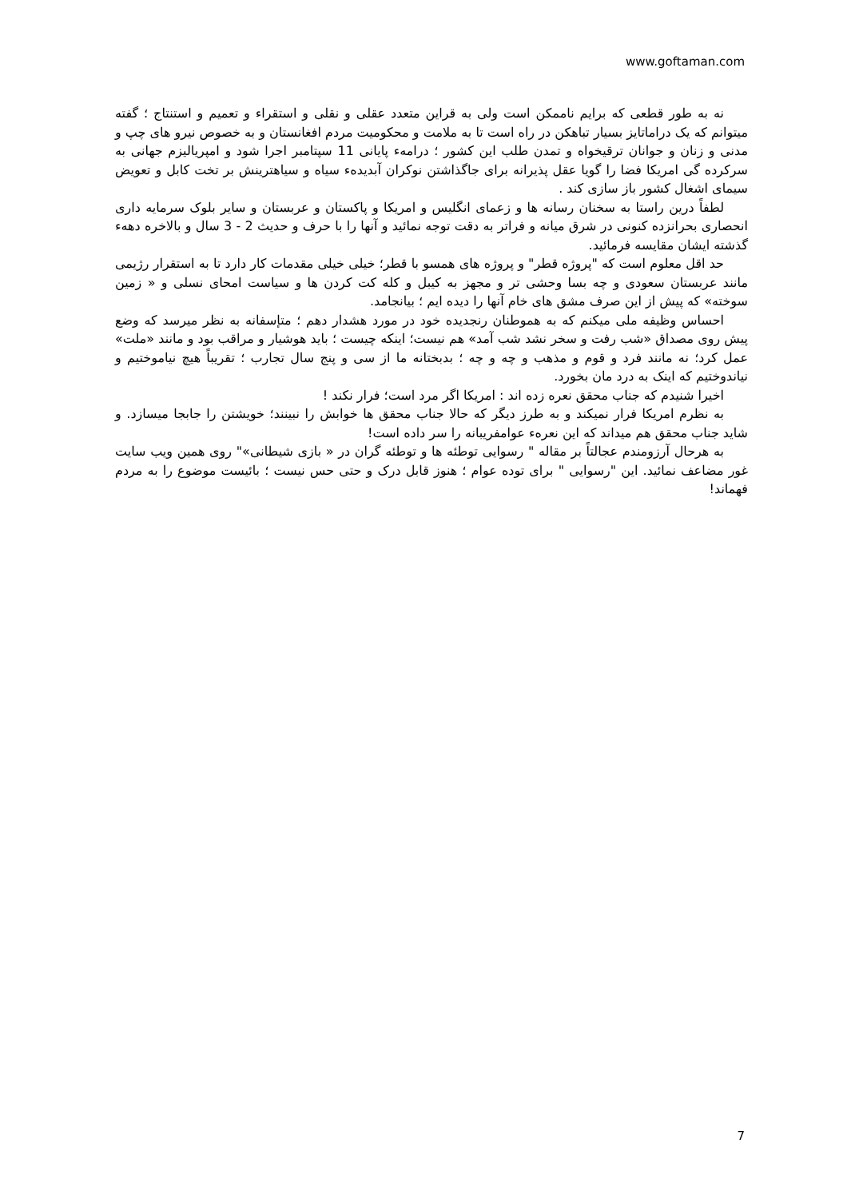www.goftaman.com
نه به طور قطعی که برایم ناممکن است ولی به قراین متعدد عقلی و نقلی و استقراء و تعمیم و استنتاج ؛ گفته میتوانم که یک دراماتایز بسیار تباهکن در راه است تا به ملامت و محکومیت مردم افغانستان و به خصوص نیرو های چپ و مدنی و زنان و جوانان ترقیخواه و تمدن طلب این کشور ؛ درامهء پایانی 11 سپتامبر اجرا شود و امپریالیزم جهانی به سرکرده گی امریکا فضا را گویا عقل پذیرانه برای جاگذاشتن نوکران آبدیدهء سیاه و سیاهترینش بر تخت کابل و تعویض سیمای اشغال کشور باز سازی کند .
لطفاً درین راستا به سخنان رسانه ها و زعمای انگلیس و امریکا و پاکستان و عربستان و سایر بلوک سرمایه داری انحصاری بحرانزده کنونی در شرق میانه و فراتر به دقت توجه نمائید و آنها را با حرف و حدیث 2 - 3 سال و بالاخره دههء گذشته ایشان مقایسه فرمائید.
حد اقل معلوم است که "پروژه قطر" و پروژه های همسو با قطر؛ خیلی خیلی مقدمات کار دارد تا به استقرار رژیمی مانند عربستان سعودی و چه بسا وحشی تر و مجهز به کیبل و کله کت کردن ها و سیاست امحای نسلی و « زمین سوخته» که پیش از این صرف مشق های خام آنها را دیده ایم ؛ بیانجامد.
احساس وظیفه ملی میکنم که به هموطنان رنجدیده خود در مورد هشدار دهم ؛ متإسفانه به نظر میرسد که وضع پیش روی مصداق «شب رفت و سخر نشد شب آمد» هم نیست؛ اینکه چیست ؛ باید هوشیار و مراقب بود و مانند «ملت» عمل کرد؛ نه مانند فرد و قوم و مذهب و چه و چه ؛ بدبختانه ما از سی و پنج سال تجارب ؛ تقریباً هیچ نیاموختیم و نیاندوختیم که اینک به درد مان بخورد.
اخیرا شنیدم که جناب محقق نعره زده اند : امریکا اگر مرد است؛ فرار نکند !
به نظرم امریکا فرار نمیکند و به طرز دیگر که حالا جناب محقق ها خوابش را نبینند؛ خویشتن را جابجا میسازد. و شاید جناب محقق هم میداند که این نعرهء عوامفریبانه را سر داده است!
به هرحال آرزومندم عجالتاً بر مقاله " رسوایی توطئه ها و توطئه گران در « بازی شیطانی»" روی همین ویب سایت غور مضاعف نمائید. این "رسوایی " برای توده عوام ؛ هنوز قابل درک و حتی حس نیست ؛ بائیست موضوع را به مردم فهماند!
7